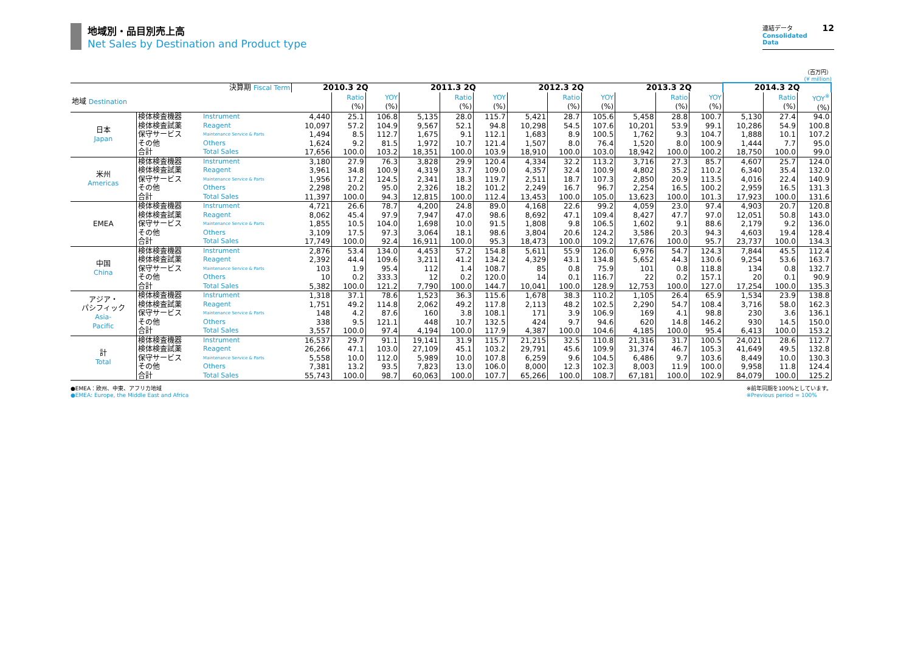地域別・品目別売上高
Net Sales by Destination and Product type
12 連結データ
Consolidated Data
（百万円）
(¥ million)
| 決算期 Fiscal Term | | | 2010.3 2Q | | | 2011.3 2Q | | | 2012.3 2Q | | | 2013.3 2Q | | | 2014.3 2Q | | |
| 地域 Destination | | | | Ratio (%) | YOY (%) | | Ratio (%) | YOY (%) | | Ratio (%) | YOY (%) | | Ratio (%) | YOY (%) | | Ratio (%) | YOY<sup>※</sup> (%) |
| 日本 Japan | 検体検査機器 | Instrument | 4,440 | 25.1 | 106.8 | 5,135 | 28.0 | 115.7 | 5,421 | 28.7 | 105.6 | 5,458 | 28.8 | 100.7 | 5,130 | 27.4 | 94.0 |
| | 検体検査試薬 | Reagent | 10,097 | 57.2 | 104.9 | 9,567 | 52.1 | 94.8 | 10,298 | 54.5 | 107.6 | 10,201 | 53.9 | 99.1 | 10,286 | 54.9 | 100.8 |
| | 保守サービス | Maintenance Service & Parts | 1,494 | 8.5 | 112.7 | 1,675 | 9.1 | 112.1 | 1,683 | 8.9 | 100.5 | 1,762 | 9.3 | 104.7 | 1,888 | 10.1 | 107.2 |
| | その他 | Others | 1,624 | 9.2 | 81.5 | 1,972 | 10.7 | 121.4 | 1,507 | 8.0 | 76.4 | 1,520 | 8.0 | 100.9 | 1,444 | 7.7 | 95.0 |
| | 合計 | Total Sales | 17,656 | 100.0 | 103.2 | 18,351 | 100.0 | 103.9 | 18,910 | 100.0 | 103.0 | 18,942 | 100.0 | 100.2 | 18,750 | 100.0 | 99.0 |
| 米州 Americas | 検体検査機器 | Instrument | 3,180 | 27.9 | 76.3 | 3,828 | 29.9 | 120.4 | 4,334 | 32.2 | 113.2 | 3,716 | 27.3 | 85.7 | 4,607 | 25.7 | 124.0 |
| | 検体検査試薬 | Reagent | 3,961 | 34.8 | 100.9 | 4,319 | 33.7 | 109.0 | 4,357 | 32.4 | 100.9 | 4,802 | 35.2 | 110.2 | 6,340 | 35.4 | 132.0 |
| | 保守サービス | Maintenance Service & Parts | 1,956 | 17.2 | 124.5 | 2,341 | 18.3 | 119.7 | 2,511 | 18.7 | 107.3 | 2,850 | 20.9 | 113.5 | 4,016 | 22.4 | 140.9 |
| | その他 | Others | 2,298 | 20.2 | 95.0 | 2,326 | 18.2 | 101.2 | 2,249 | 16.7 | 96.7 | 2,254 | 16.5 | 100.2 | 2,959 | 16.5 | 131.3 |
| | 合計 | Total Sales | 11,397 | 100.0 | 94.3 | 12,815 | 100.0 | 112.4 | 13,453 | 100.0 | 105.0 | 13,623 | 100.0 | 101.3 | 17,923 | 100.0 | 131.6 |
| EMEA | 検体検査機器 | Instrument | 4,721 | 26.6 | 78.7 | 4,200 | 24.8 | 89.0 | 4,168 | 22.6 | 99.2 | 4,059 | 23.0 | 97.4 | 4,903 | 20.7 | 120.8 |
| | 検体検査試薬 | Reagent | 8,062 | 45.4 | 97.9 | 7,947 | 47.0 | 98.6 | 8,692 | 47.1 | 109.4 | 8,427 | 47.7 | 97.0 | 12,051 | 50.8 | 143.0 |
| | 保守サービス | Maintenance Service & Parts | 1,855 | 10.5 | 104.0 | 1,698 | 10.0 | 91.5 | 1,808 | 9.8 | 106.5 | 1,602 | 9.1 | 88.6 | 2,179 | 9.2 | 136.0 |
| | その他 | Others | 3,109 | 17.5 | 97.3 | 3,064 | 18.1 | 98.6 | 3,804 | 20.6 | 124.2 | 3,586 | 20.3 | 94.3 | 4,603 | 19.4 | 128.4 |
| | 合計 | Total Sales | 17,749 | 100.0 | 92.4 | 16,911 | 100.0 | 95.3 | 18,473 | 100.0 | 109.2 | 17,676 | 100.0 | 95.7 | 23,737 | 100.0 | 134.3 |
| 中国 China | 検体検査機器 | Instrument | 2,876 | 53.4 | 134.0 | 4,453 | 57.2 | 154.8 | 5,611 | 55.9 | 126.0 | 6,976 | 54.7 | 124.3 | 7,844 | 45.5 | 112.4 |
| | 検体検査試薬 | Reagent | 2,392 | 44.4 | 109.6 | 3,211 | 41.2 | 134.2 | 4,329 | 43.1 | 134.8 | 5,652 | 44.3 | 130.6 | 9,254 | 53.6 | 163.7 |
| | 保守サービス | Maintenance Service & Parts | 103 | 1.9 | 95.4 | 112 | 1.4 | 108.7 | 85 | 0.8 | 75.9 | 101 | 0.8 | 118.8 | 134 | 0.8 | 132.7 |
| | その他 | Others | 10 | 0.2 | 333.3 | 12 | 0.2 | 120.0 | 14 | 0.1 | 116.7 | 22 | 0.2 | 157.1 | 20 | 0.1 | 90.9 |
| | 合計 | Total Sales | 5,382 | 100.0 | 121.2 | 7,790 | 100.0 | 144.7 | 10,041 | 100.0 | 128.9 | 12,753 | 100.0 | 127.0 | 17,254 | 100.0 | 135.3 |
| アジア・ パシフィック Asia- Pacific | 検体検査機器 | Instrument | 1,318 | 37.1 | 78.6 | 1,523 | 36.3 | 115.6 | 1,678 | 38.3 | 110.2 | 1,105 | 26.4 | 65.9 | 1,534 | 23.9 | 138.8 |
| | 検体検査試薬 | Reagent | 1,751 | 49.2 | 114.8 | 2,062 | 49.2 | 117.8 | 2,113 | 48.2 | 102.5 | 2,290 | 54.7 | 108.4 | 3,716 | 58.0 | 162.3 |
| | 保守サービス | Maintenance Service & Parts | 148 | 4.2 | 87.6 | 160 | 3.8 | 108.1 | 171 | 3.9 | 106.9 | 169 | 4.1 | 98.8 | 230 | 3.6 | 136.1 |
| | その他 | Others | 338 | 9.5 | 121.1 | 448 | 10.7 | 132.5 | 424 | 9.7 | 94.6 | 620 | 14.8 | 146.2 | 930 | 14.5 | 150.0 |
| | 合計 | Total Sales | 3,557 | 100.0 | 97.4 | 4,194 | 100.0 | 117.9 | 4,387 | 100.0 | 104.6 | 4,185 | 100.0 | 95.4 | 6,413 | 100.0 | 153.2 |
| 計 Total | 検体検査機器 | Instrument | 16,537 | 29.7 | 91.1 | 19,141 | 31.9 | 115.7 | 21,215 | 32.5 | 110.8 | 21,316 | 31.7 | 100.5 | 24,021 | 28.6 | 112.7 |
| | 検体検査試薬 | Reagent | 26,266 | 47.1 | 103.0 | 27,109 | 45.1 | 103.2 | 29,791 | 45.6 | 109.9 | 31,374 | 46.7 | 105.3 | 41,649 | 49.5 | 132.8 |
| | 保守サービス | Maintenance Service & Parts | 5,558 | 10.0 | 112.0 | 5,989 | 10.0 | 107.8 | 6,259 | 9.6 | 104.5 | 6,486 | 9.7 | 103.6 | 8,449 | 10.0 | 130.3 |
| | その他 | Others | 7,381 | 13.2 | 93.5 | 7,823 | 13.0 | 106.0 | 8,000 | 12.3 | 102.3 | 8,003 | 11.9 | 100.0 | 9,958 | 11.8 | 124.4 |
| | 合計 | Total Sales | 55,743 | 100.0 | 98.7 | 60,063 | 100.0 | 107.7 | 65,266 | 100.0 | 108.7 | 67,181 | 100.0 | 102.9 | 84,079 | 100.0 | 125.2 |
●EMEA：欧州、中東、アフリカ地域
●EMEA: Europe, the Middle East and Africa
※前年同期を100%としています。
※Previous period = 100%